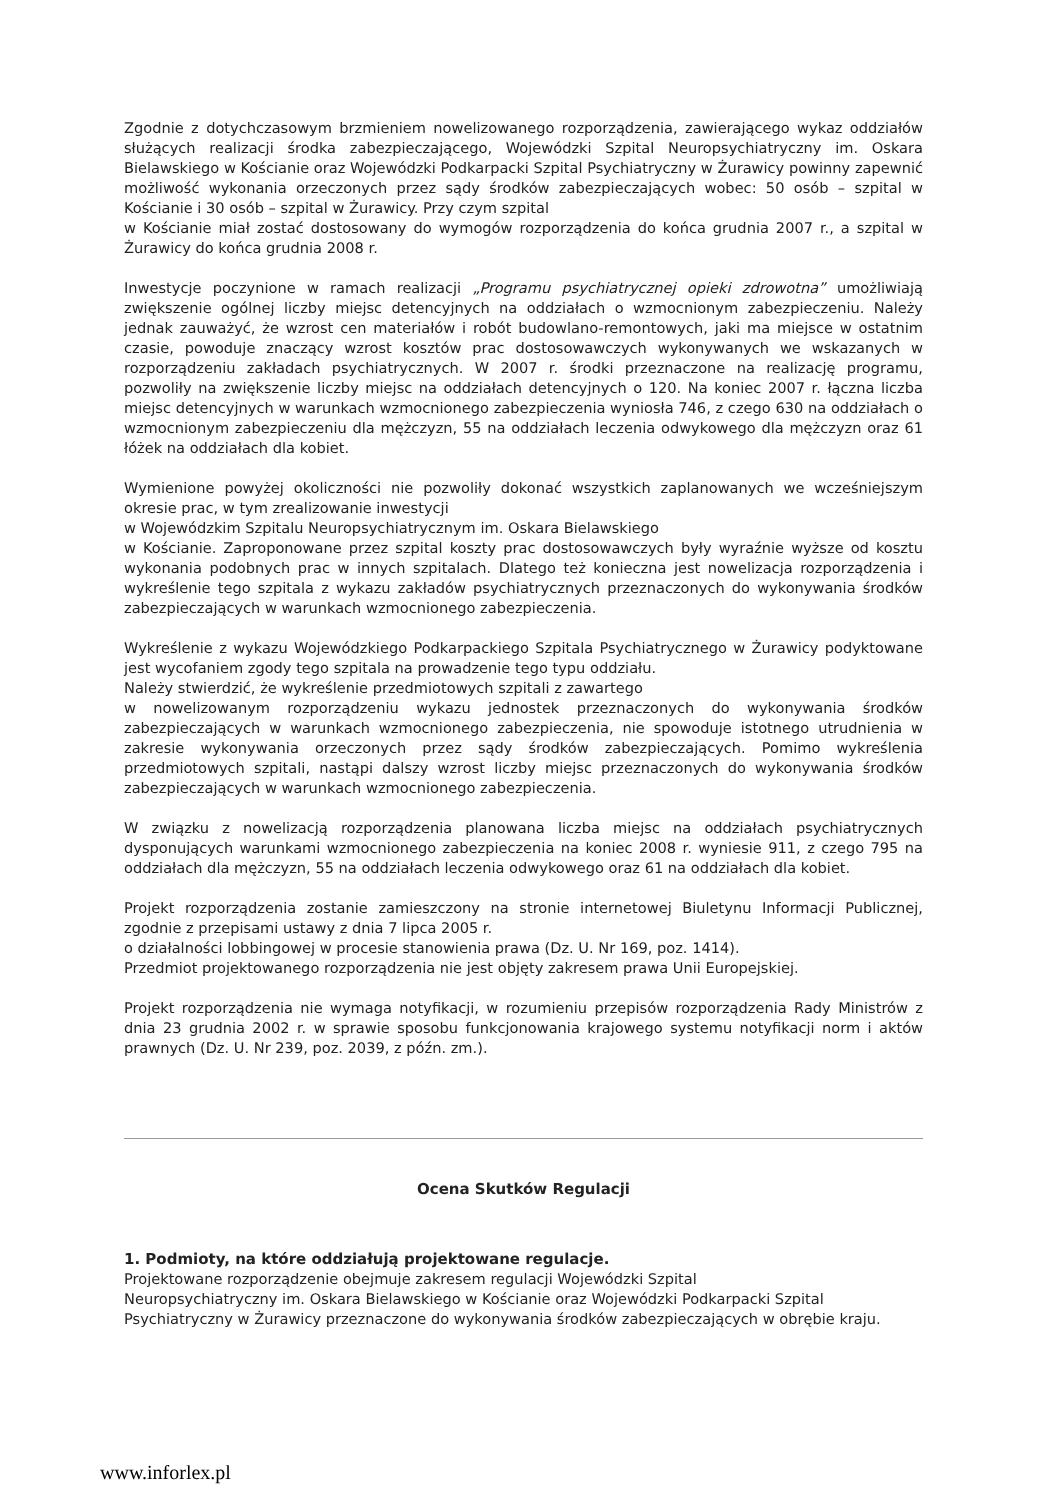Zgodnie z dotychczasowym brzmieniem nowelizowanego rozporządzenia, zawierającego wykaz oddziałów służących realizacji środka zabezpieczającego, Wojewódzki Szpital Neuropsychiatryczny im. Oskara Bielawskiego w Kościanie oraz Wojewódzki Podkarpacki Szpital Psychiatryczny w Żurawicy powinny zapewnić możliwość wykonania orzeczonych przez sądy środków zabezpieczających wobec: 50 osób – szpital w Kościanie i 30 osób – szpital w Żurawicy. Przy czym szpital
w Kościanie miał zostać dostosowany do wymogów rozporządzenia do końca grudnia 2007 r., a szpital w Żurawicy do końca grudnia 2008 r.
Inwestycje poczynione w ramach realizacji „Programu psychiatrycznej opieki zdrowotna” umożliwiają zwiększenie ogólnej liczby miejsc detencyjnych na oddziałach o wzmocnionym zabezpieczeniu. Należy jednak zauważyć, że wzrost cen materiałów i robót budowlano-remontowych, jaki ma miejsce w ostatnim czasie, powoduje znaczący wzrost kosztów prac dostosowawczych wykonywanych we wskazanych w rozporządzeniu zakładach psychiatrycznych. W 2007 r. środki przeznaczone na realizację programu, pozwoliły na zwiększenie liczby miejsc na oddziałach detencyjnych o 120. Na koniec 2007 r. łączna liczba miejsc detencyjnych w warunkach wzmocnionego zabezpieczenia wyniosła 746, z czego 630 na oddziałach o wzmocnionym zabezpieczeniu dla mężczyzn, 55 na oddziałach leczenia odwykowego dla mężczyzn oraz 61 łóżek na oddziałach dla kobiet.
Wymienione powyżej okoliczności nie pozwoliły dokonać wszystkich zaplanowanych we wcześniejszym okresie prac, w tym zrealizowanie inwestycji
w Wojewódzkim Szpitalu Neuropsychiatrycznym im. Oskara Bielawskiego
w Kościanie. Zaproponowane przez szpital koszty prac dostosowawczych były wyraźnie wyższe od kosztu wykonania podobnych prac w innych szpitalach. Dlatego też konieczna jest nowelizacja rozporządzenia i wykreślenie tego szpitala z wykazu zakładów psychiatrycznych przeznaczonych do wykonywania środków zabezpieczających w warunkach wzmocnionego zabezpieczenia.
Wykreślenie z wykazu Wojewódzkiego Podkarpackiego Szpitala Psychiatrycznego w Żurawicy podyktowane jest wycofaniem zgody tego szpitala na prowadzenie tego typu oddziału.
Należy stwierdzić, że wykreślenie przedmiotowych szpitali z zawartego
w nowelizowanym rozporządzeniu wykazu jednostek przeznaczonych do wykonywania środków zabezpieczających w warunkach wzmocnionego zabezpieczenia, nie spowoduje istotnego utrudnienia w zakresie wykonywania orzeczonych przez sądy środków zabezpieczających. Pomimo wykreślenia przedmiotowych szpitali, nastąpi dalszy wzrost liczby miejsc przeznaczonych do wykonywania środków zabezpieczających w warunkach wzmocnionego zabezpieczenia.
W związku z nowelizacją rozporządzenia planowana liczba miejsc na oddziałach psychiatrycznych dysponujących warunkami wzmocnionego zabezpieczenia na koniec 2008 r. wyniesie 911, z czego 795 na oddziałach dla mężczyzn, 55 na oddziałach leczenia odwykowego oraz 61 na oddziałach dla kobiet.
Projekt rozporządzenia zostanie zamieszczony na stronie internetowej Biuletynu Informacji Publicznej, zgodnie z przepisami ustawy z dnia 7 lipca 2005 r.
o działalności lobbingowej w procesie stanowienia prawa (Dz. U. Nr 169, poz. 1414).
Przedmiot projektowanego rozporządzenia nie jest objęty zakresem prawa Unii Europejskiej.
Projekt rozporządzenia nie wymaga notyfikacji, w rozumieniu przepisów rozporządzenia Rady Ministrów z dnia 23 grudnia 2002 r. w sprawie sposobu funkcjonowania krajowego systemu notyfikacji norm i aktów prawnych (Dz. U. Nr 239, poz. 2039, z późn. zm.).
Ocena Skutków Regulacji
1. Podmioty, na które oddziałują projektowane regulacje.
Projektowane rozporządzenie obejmuje zakresem regulacji Wojewódzki Szpital
Neuropsychiatryczny im. Oskara Bielawskiego w Kościanie oraz Wojewódzki Podkarpacki Szpital Psychiatryczny w Żurawicy przeznaczone do wykonywania środków zabezpieczających w obrębie kraju.
www.inforlex.pl